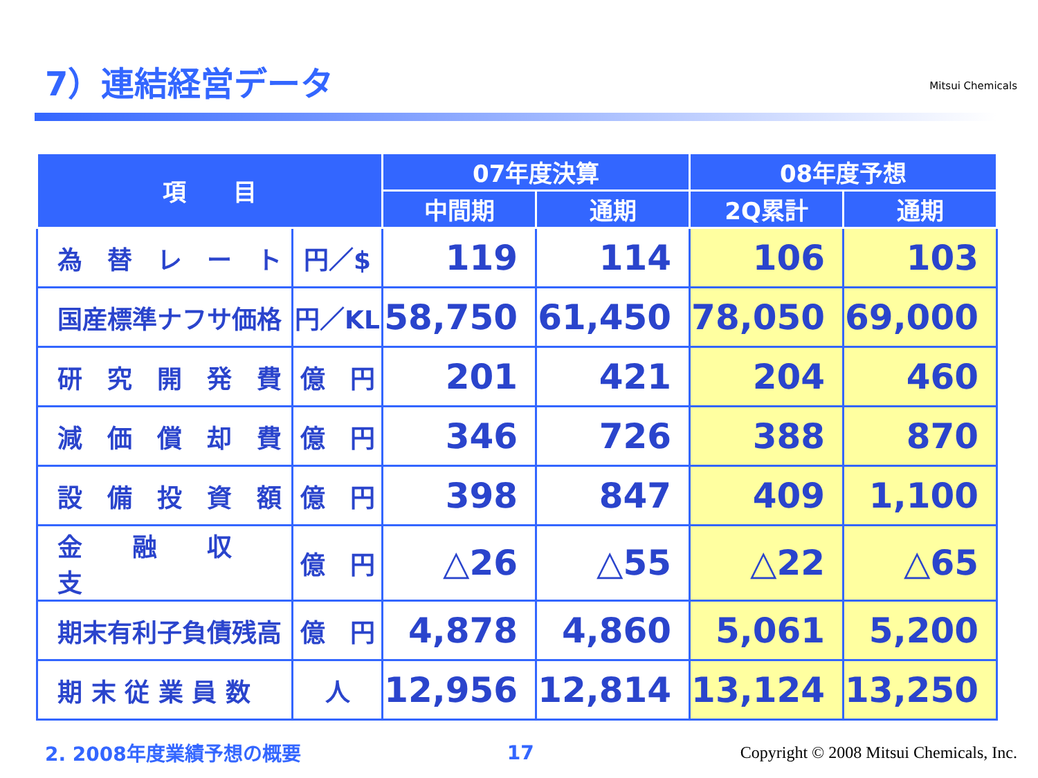7）連結経営データ
Mitsui Chemicals
| 項 目 | | 07年度決算 | | 08年度予想 | |
| --- | --- | --- | --- | --- | --- |
| | | 中間期 | 通期 | 2Q累計 | 通期 |
| 為 替 レ ー ト | 円／$ | 119 | 114 | 106 | 103 |
| 国産標準ナフサ価格 | 円／KL | 58,750 | 61,450 | 78,050 | 69,000 |
| 研 究 開 発 費 | 億 円 | 201 | 421 | 204 | 460 |
| 減 価 償 却 費 | 億 円 | 346 | 726 | 388 | 870 |
| 設 備 投 資 額 | 億 円 | 398 | 847 | 409 | 1,100 |
| 金 融 収 支 | 億 円 | △26 | △55 | △22 | △65 |
| 期末有利子負債残高 | 億 円 | 4,878 | 4,860 | 5,061 | 5,200 |
| 期 末 従 業 員 数 | 人 | 12,956 | 12,814 | 13,124 | 13,250 |
2. 2008年度業績予想の概要 17
Copyright © 2008 Mitsui Chemicals, Inc.